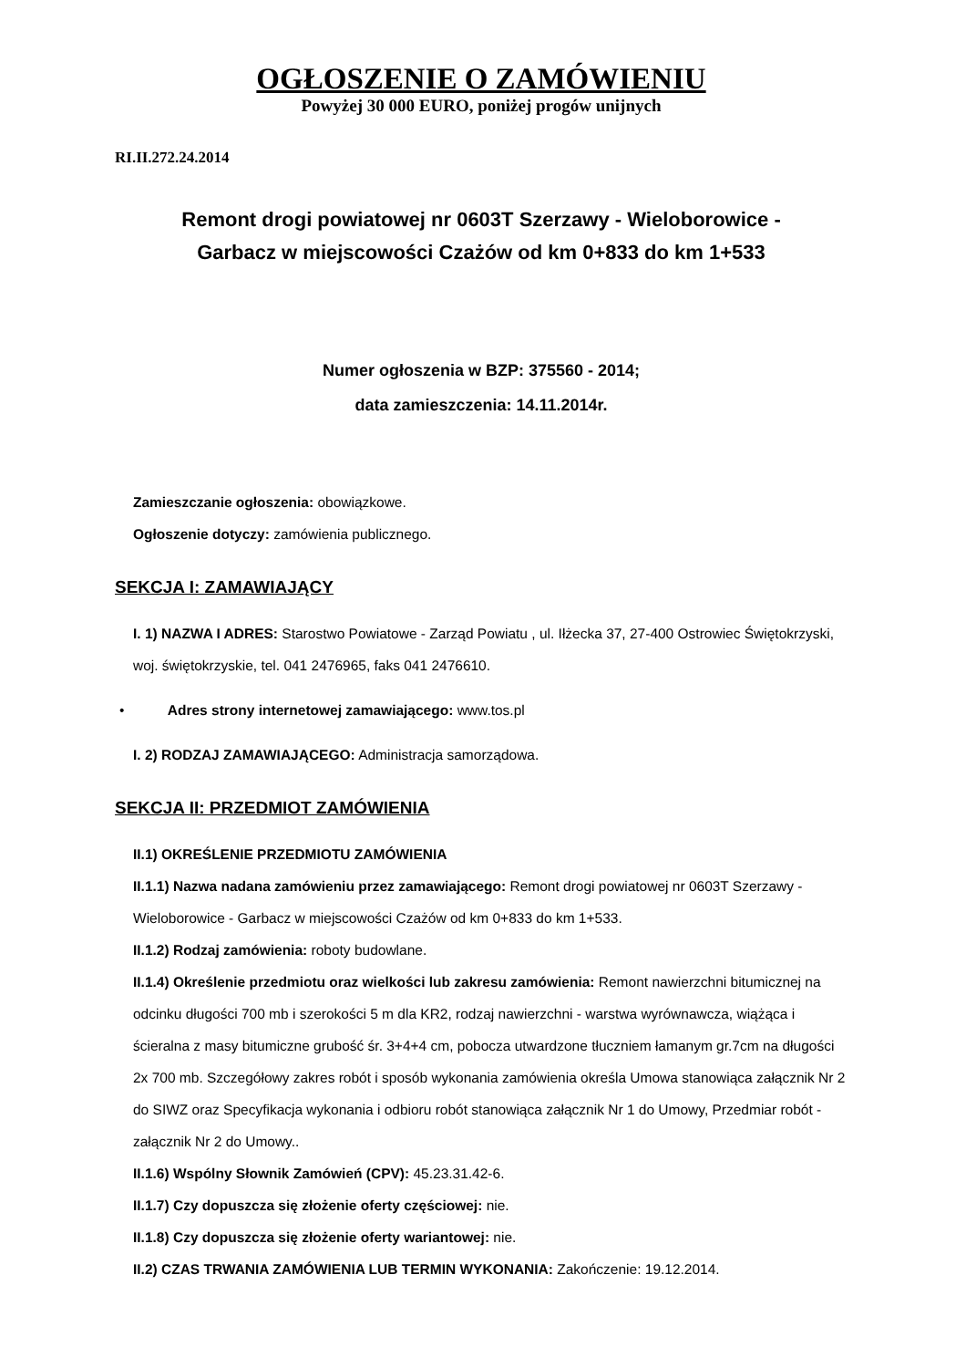OGŁOSZENIE O ZAMÓWIENIU
Powyżej 30 000 EURO, poniżej progów unijnych
RI.II.272.24.2014
Remont drogi powiatowej nr 0603T Szerzawy - Wieloborowice -
Garbacz w miejscowości Czażów od km 0+833 do km 1+533
Numer ogłoszenia w BZP: 375560 - 2014;
data zamieszczenia: 14.11.2014r.
Zamieszczanie ogłoszenia: obowiązkowe.
Ogłoszenie dotyczy: zamówienia publicznego.
SEKCJA I: ZAMAWIAJĄCY
I. 1) NAZWA I ADRES: Starostwo Powiatowe - Zarząd Powiatu , ul. Iłżecka 37, 27-400 Ostrowiec Świętokrzyski, woj. świętokrzyskie, tel. 041 2476965, faks 041 2476610.
• Adres strony internetowej zamawiającego: www.tos.pl
I. 2) RODZAJ ZAMAWIAJĄCEGO: Administracja samorządowa.
SEKCJA II: PRZEDMIOT ZAMÓWIENIA
II.1) OKREŚLENIE PRZEDMIOTU ZAMÓWIENIA
II.1.1) Nazwa nadana zamówieniu przez zamawiającego: Remont drogi powiatowej nr 0603T Szerzawy - Wieloborowice - Garbacz w miejscowości Czażów od km 0+833 do km 1+533.
II.1.2) Rodzaj zamówienia: roboty budowlane.
II.1.4) Określenie przedmiotu oraz wielkości lub zakresu zamówienia: Remont nawierzchni bitumicznej na odcinku długości 700 mb i szerokości 5 m dla KR2, rodzaj nawierzchni - warstwa wyrównawcza, wiążąca i ścieralna z masy bitumiczne grubość śr. 3+4+4 cm, pobocza utwardzone tłuczniem łamanym gr.7cm na długości 2x 700 mb. Szczegółowy zakres robót i sposób wykonania zamówienia określa Umowa stanowiąca załącznik Nr 2 do SIWZ oraz Specyfikacja wykonania i odbioru robót stanowiąca załącznik Nr 1 do Umowy, Przedmiar robót - załącznik Nr 2 do Umowy..
II.1.6) Wspólny Słownik Zamówień (CPV): 45.23.31.42-6.
II.1.7) Czy dopuszcza się złożenie oferty częściowej: nie.
II.1.8) Czy dopuszcza się złożenie oferty wariantowej: nie.
II.2) CZAS TRWANIA ZAMÓWIENIA LUB TERMIN WYKONANIA: Zakończenie: 19.12.2014.